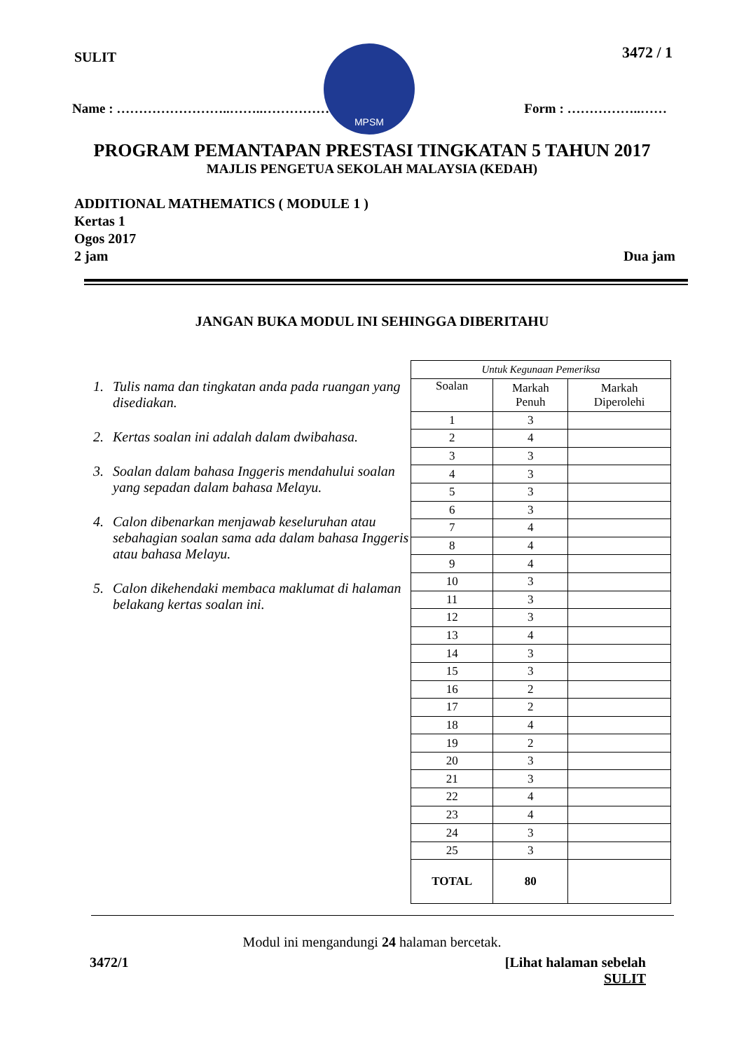SULIT
MPSM
3472 / 1
Name : ……………………..……..…………… Form : ……………..……
PROGRAM PEMANTAPAN PRESTASI TINGKATAN 5 TAHUN 2017
MAJLIS PENGETUA SEKOLAH MALAYSIA (KEDAH)
ADDITIONAL MATHEMATICS ( MODULE 1 )
Kertas 1
Ogos 2017
2 jam Dua jam
JANGAN BUKA MODUL INI SEHINGGA DIBERITAHU
1. Tulis nama dan tingkatan anda pada ruangan yang disediakan.
2. Kertas soalan ini adalah dalam dwibahasa.
3. Soalan dalam bahasa Inggeris mendahului soalan yang sepadan dalam bahasa Melayu.
4. Calon dibenarkan menjawab keseluruhan atau sebahagian soalan sama ada dalam bahasa Inggeris atau bahasa Melayu.
5. Calon dikehendaki membaca maklumat di halaman belakang kertas soalan ini.
| Untuk Kegunaan Pemeriksa | | |
| --- | --- | --- |
| Soalan | Markah Penuh | Markah Diperolehi |
| 1 | 3 | |
| 2 | 4 | |
| 3 | 3 | |
| 4 | 3 | |
| 5 | 3 | |
| 6 | 3 | |
| 7 | 4 | |
| 8 | 4 | |
| 9 | 4 | |
| 10 | 3 | |
| 11 | 3 | |
| 12 | 3 | |
| 13 | 4 | |
| 14 | 3 | |
| 15 | 3 | |
| 16 | 2 | |
| 17 | 2 | |
| 18 | 4 | |
| 19 | 2 | |
| 20 | 3 | |
| 21 | 3 | |
| 22 | 4 | |
| 23 | 4 | |
| 24 | 3 | |
| 25 | 3 | |
| TOTAL | 80 | |
Modul ini mengandungi 24 halaman bercetak.
3472/1 [Lihat halaman sebelah
SULIT